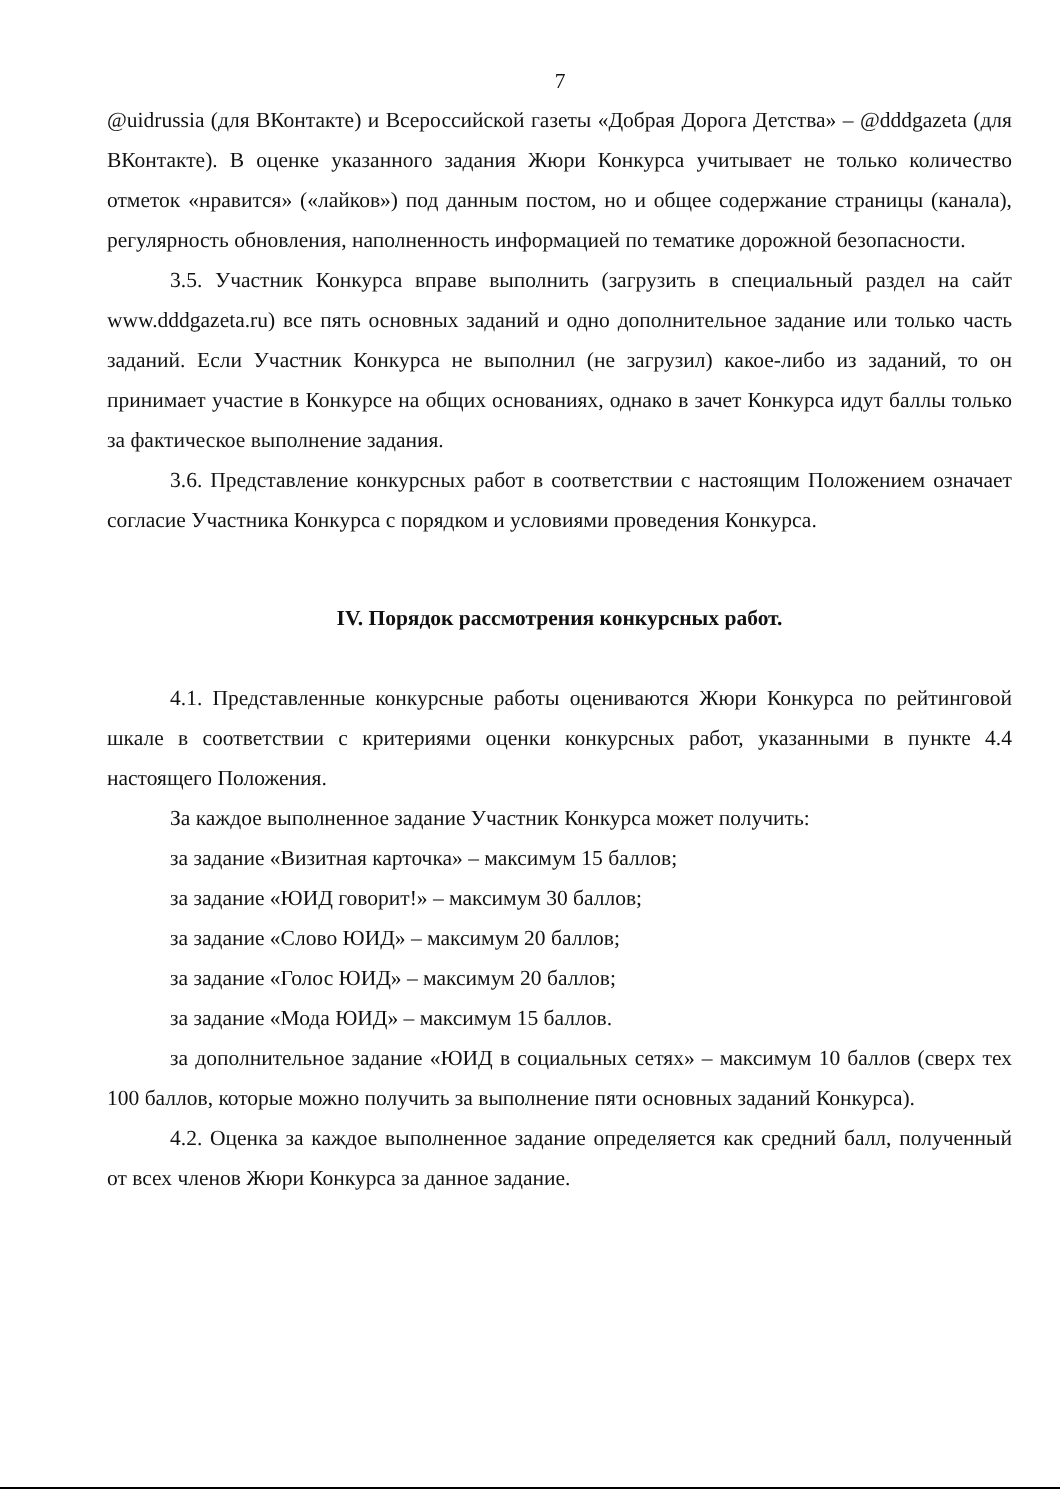7
@uidrussia (для ВКонтакте) и Всероссийской газеты «Добрая Дорога Детства» – @dddgazeta (для ВКонтакте). В оценке указанного задания Жюри Конкурса учитывает не только количество отметок «нравится» («лайков») под данным постом, но и общее содержание страницы (канала), регулярность обновления, наполненность информацией по тематике дорожной безопасности.
3.5. Участник Конкурса вправе выполнить (загрузить в специальный раздел на сайт www.dddgazeta.ru) все пять основных заданий и одно дополнительное задание или только часть заданий. Если Участник Конкурса не выполнил (не загрузил) какое-либо из заданий, то он принимает участие в Конкурсе на общих основаниях, однако в зачет Конкурса идут баллы только за фактическое выполнение задания.
3.6. Представление конкурсных работ в соответствии с настоящим Положением означает согласие Участника Конкурса с порядком и условиями проведения Конкурса.
IV. Порядок рассмотрения конкурсных работ.
4.1. Представленные конкурсные работы оцениваются Жюри Конкурса по рейтинговой шкале в соответствии с критериями оценки конкурсных работ, указанными в пункте 4.4 настоящего Положения.
За каждое выполненное задание Участник Конкурса может получить:
за задание «Визитная карточка» – максимум 15 баллов;
за задание «ЮИД говорит!» – максимум 30 баллов;
за задание «Слово ЮИД» – максимум 20 баллов;
за задание «Голос ЮИД» – максимум 20 баллов;
за задание «Мода ЮИД» – максимум 15 баллов.
за дополнительное задание «ЮИД в социальных сетях» – максимум 10 баллов (сверх тех 100 баллов, которые можно получить за выполнение пяти основных заданий Конкурса).
4.2. Оценка за каждое выполненное задание определяется как средний балл, полученный от всех членов Жюри Конкурса за данное задание.